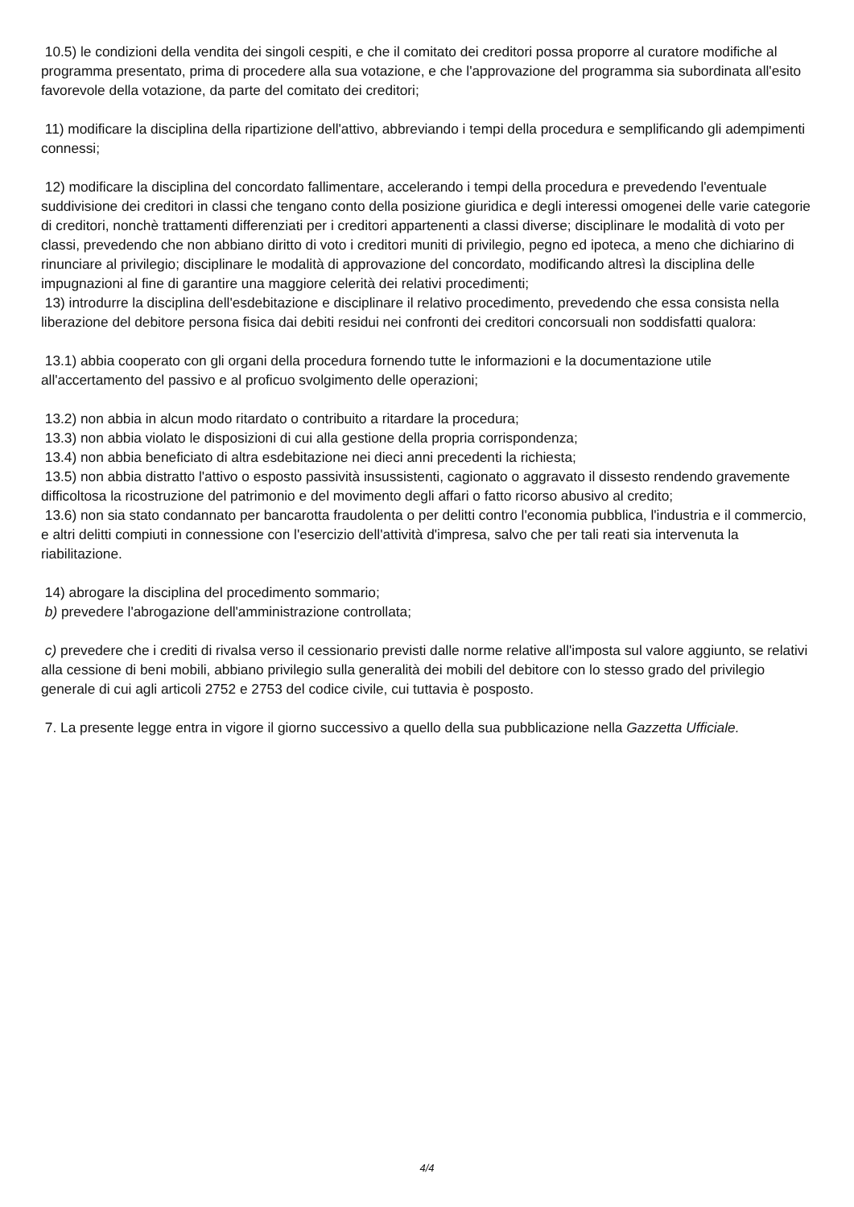10.5) le condizioni della vendita dei singoli cespiti, e che il comitato dei creditori possa proporre al curatore modifiche al programma presentato, prima di procedere alla sua votazione, e che l'approvazione del programma sia subordinata all'esito favorevole della votazione, da parte del comitato dei creditori;
11) modificare la disciplina della ripartizione dell'attivo, abbreviando i tempi della procedura e semplificando gli adempimenti connessi;
12) modificare la disciplina del concordato fallimentare, accelerando i tempi della procedura e prevedendo l'eventuale suddivisione dei creditori in classi che tengano conto della posizione giuridica e degli interessi omogenei delle varie categorie di creditori, nonchè trattamenti differenziati per i creditori appartenenti a classi diverse; disciplinare le modalità di voto per classi, prevedendo che non abbiano diritto di voto i creditori muniti di privilegio, pegno ed ipoteca, a meno che dichiarino di rinunciare al privilegio; disciplinare le modalità di approvazione del concordato, modificando altresì la disciplina delle impugnazioni al fine di garantire una maggiore celerità dei relativi procedimenti;
13) introdurre la disciplina dell'esdebitazione e disciplinare il relativo procedimento, prevedendo che essa consista nella liberazione del debitore persona fisica dai debiti residui nei confronti dei creditori concorsuali non soddisfatti qualora:
13.1) abbia cooperato con gli organi della procedura fornendo tutte le informazioni e la documentazione utile all'accertamento del passivo e al proficuo svolgimento delle operazioni;
13.2) non abbia in alcun modo ritardato o contribuito a ritardare la procedura;
13.3) non abbia violato le disposizioni di cui alla gestione della propria corrispondenza;
13.4) non abbia beneficiato di altra esdebitazione nei dieci anni precedenti la richiesta;
13.5) non abbia distratto l'attivo o esposto passività insussistenti, cagionato o aggravato il dissesto rendendo gravemente difficoltosa la ricostruzione del patrimonio e del movimento degli affari o fatto ricorso abusivo al credito;
13.6) non sia stato condannato per bancarotta fraudolenta o per delitti contro l'economia pubblica, l'industria e il commercio, e altri delitti compiuti in connessione con l'esercizio dell'attività d'impresa, salvo che per tali reati sia intervenuta la riabilitazione.
14) abrogare la disciplina del procedimento sommario;
b) prevedere l'abrogazione dell'amministrazione controllata;
c) prevedere che i crediti di rivalsa verso il cessionario previsti dalle norme relative all'imposta sul valore aggiunto, se relativi alla cessione di beni mobili, abbiano privilegio sulla generalità dei mobili del debitore con lo stesso grado del privilegio generale di cui agli articoli 2752 e 2753 del codice civile, cui tuttavia è posposto.
7. La presente legge entra in vigore il giorno successivo a quello della sua pubblicazione nella Gazzetta Ufficiale.
4/4